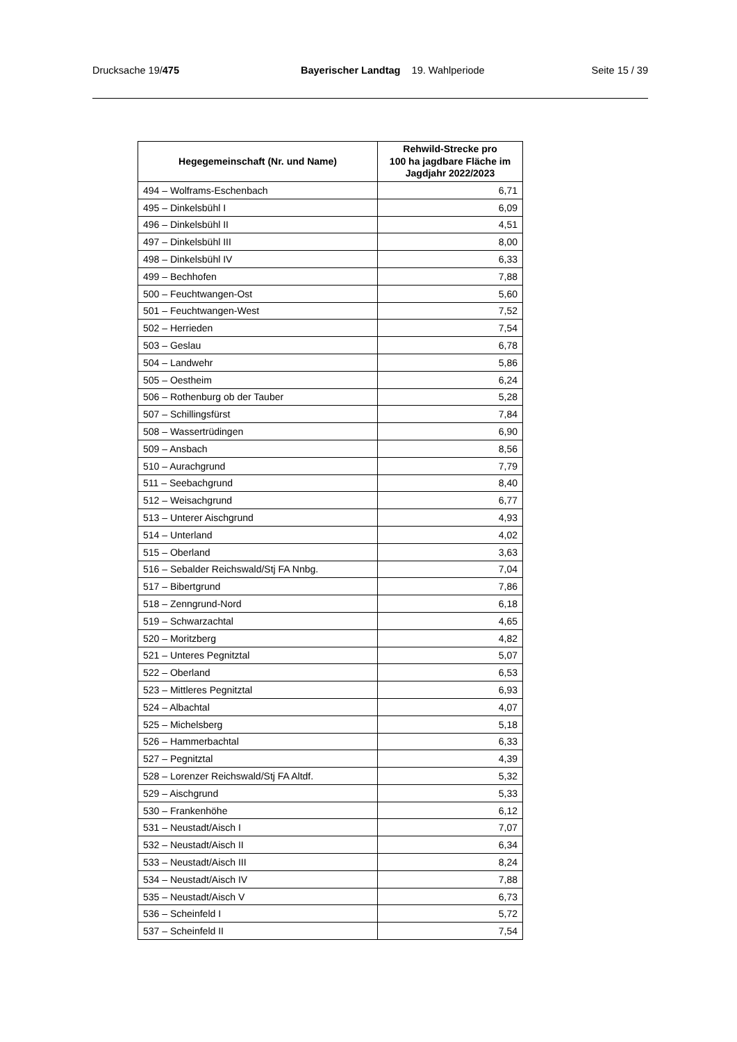Drucksache 19/475 Bayerischer Landtag 19. Wahlperiode Seite 15 / 39
| Hegegemeinschaft (Nr. und Name) | Rehwild-Strecke pro 100 ha jagdbare Fläche im Jagdjahr 2022/2023 |
| --- | --- |
| 494 – Wolframs-Eschenbach | 6,71 |
| 495 – Dinkelsbühl I | 6,09 |
| 496 – Dinkelsbühl II | 4,51 |
| 497 – Dinkelsbühl III | 8,00 |
| 498 – Dinkelsbühl IV | 6,33 |
| 499 – Bechhofen | 7,88 |
| 500 – Feuchtwangen-Ost | 5,60 |
| 501 – Feuchtwangen-West | 7,52 |
| 502 – Herrieden | 7,54 |
| 503 – Geslau | 6,78 |
| 504 – Landwehr | 5,86 |
| 505 – Oestheim | 6,24 |
| 506 – Rothenburg ob der Tauber | 5,28 |
| 507 – Schillingsfürst | 7,84 |
| 508 – Wassertrüdingen | 6,90 |
| 509 – Ansbach | 8,56 |
| 510 – Aurachgrund | 7,79 |
| 511 – Seebachgrund | 8,40 |
| 512 – Weisachgrund | 6,77 |
| 513 – Unterer Aischgrund | 4,93 |
| 514 – Unterland | 4,02 |
| 515 – Oberland | 3,63 |
| 516 – Sebalder Reichswald/Stj FA Nnbg. | 7,04 |
| 517 – Bibertgrund | 7,86 |
| 518 – Zenngrund-Nord | 6,18 |
| 519 – Schwarzachtal | 4,65 |
| 520 – Moritzberg | 4,82 |
| 521 – Unteres Pegnitztal | 5,07 |
| 522 – Oberland | 6,53 |
| 523 – Mittleres Pegnitztal | 6,93 |
| 524 – Albachtal | 4,07 |
| 525 – Michelsberg | 5,18 |
| 526 – Hammerbachtal | 6,33 |
| 527 – Pegnitztal | 4,39 |
| 528 – Lorenzer Reichswald/Stj FA Altdf. | 5,32 |
| 529 – Aischgrund | 5,33 |
| 530 – Frankenhöhe | 6,12 |
| 531 – Neustadt/Aisch I | 7,07 |
| 532 – Neustadt/Aisch II | 6,34 |
| 533 – Neustadt/Aisch III | 8,24 |
| 534 – Neustadt/Aisch IV | 7,88 |
| 535 – Neustadt/Aisch V | 6,73 |
| 536 – Scheinfeld I | 5,72 |
| 537 – Scheinfeld II | 7,54 |